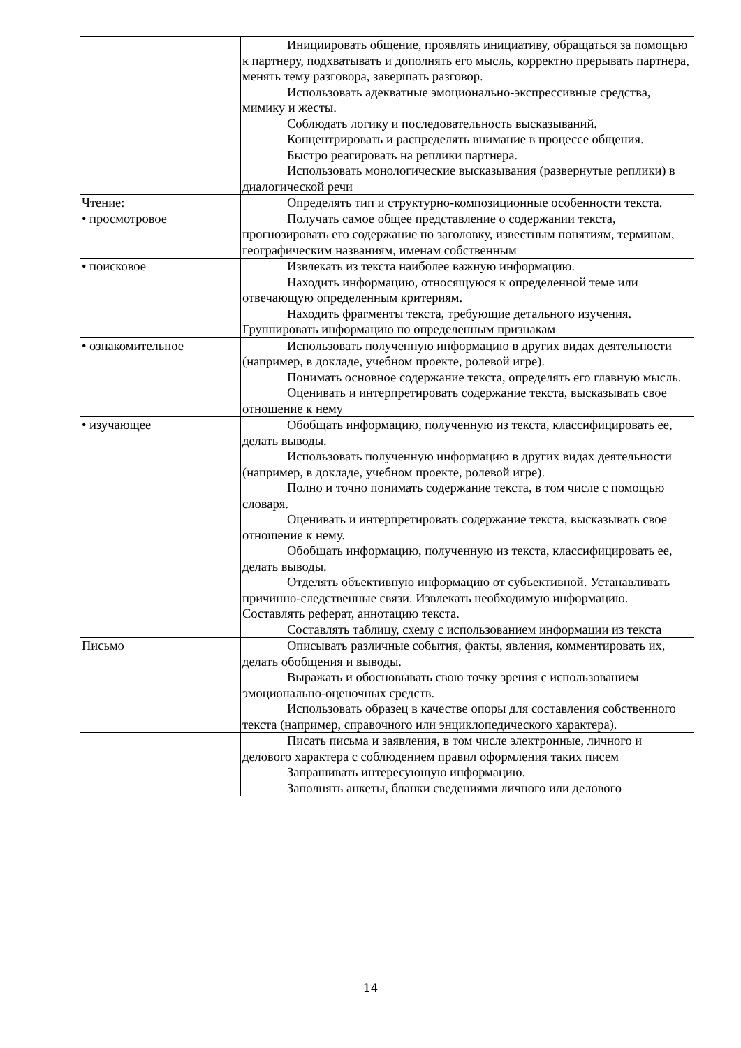| | Инициировать общение, проявлять инициативу, обращаться за помощью к партнеру, подхватывать и дополнять его мысль, корректно прерывать партнера, менять тему разговора, завершать разговор. Использовать адекватные эмоционально-экспрессивные средства, мимику и жесты. Соблюдать логику и последовательность высказываний. Концентрировать и распределять внимание в процессе общения. Быстро реагировать на реплики партнера. Использовать монологические высказывания (развернутые реплики) в диалогической речи |
| Чтение: • просмотровое | Определять тип и структурно-композиционные особенности текста. Получать самое общее представление о содержании текста, прогнозировать его содержание по заголовку, известным понятиям, терминам, географическим названиям, именам собственным |
| • поисковое | Извлекать из текста наиболее важную информацию. Находить информацию, относящуюся к определенной теме или отвечающую определенным критериям. Находить фрагменты текста, требующие детального изучения. Группировать информацию по определенным признакам |
| • ознакомительное | Использовать полученную информацию в других видах деятельности (например, в докладе, учебном проекте, ролевой игре). Понимать основное содержание текста, определять его главную мысль. Оценивать и интерпретировать содержание текста, высказывать свое отношение к нему |
| • изучающее | Обобщать информацию, полученную из текста, классифицировать ее, делать выводы. Использовать полученную информацию в других видах деятельности (например, в докладе, учебном проекте, ролевой игре). Полно и точно понимать содержание текста, в том числе с помощью словаря. Оценивать и интерпретировать содержание текста, высказывать свое отношение к нему. Обобщать информацию, полученную из текста, классифицировать ее, делать выводы. Отделять объективную информацию от субъективной. Устанавливать причинно-следственные связи. Извлекать необходимую информацию. Составлять реферат, аннотацию текста. Составлять таблицу, схему с использованием информации из текста |
| Письмо | Описывать различные события, факты, явления, комментировать их, делать обобщения и выводы. Выражать и обосновывать свою точку зрения с использованием эмоционально-оценочных средств. Использовать образец в качестве опоры для составления собственного текста (например, справочного или энциклопедического характера). |
| | Писать письма и заявления, в том числе электронные, личного и делового характера с соблюдением правил оформления таких писем Запрашивать интересующую информацию. Заполнять анкеты, бланки сведениями личного или делового |
14